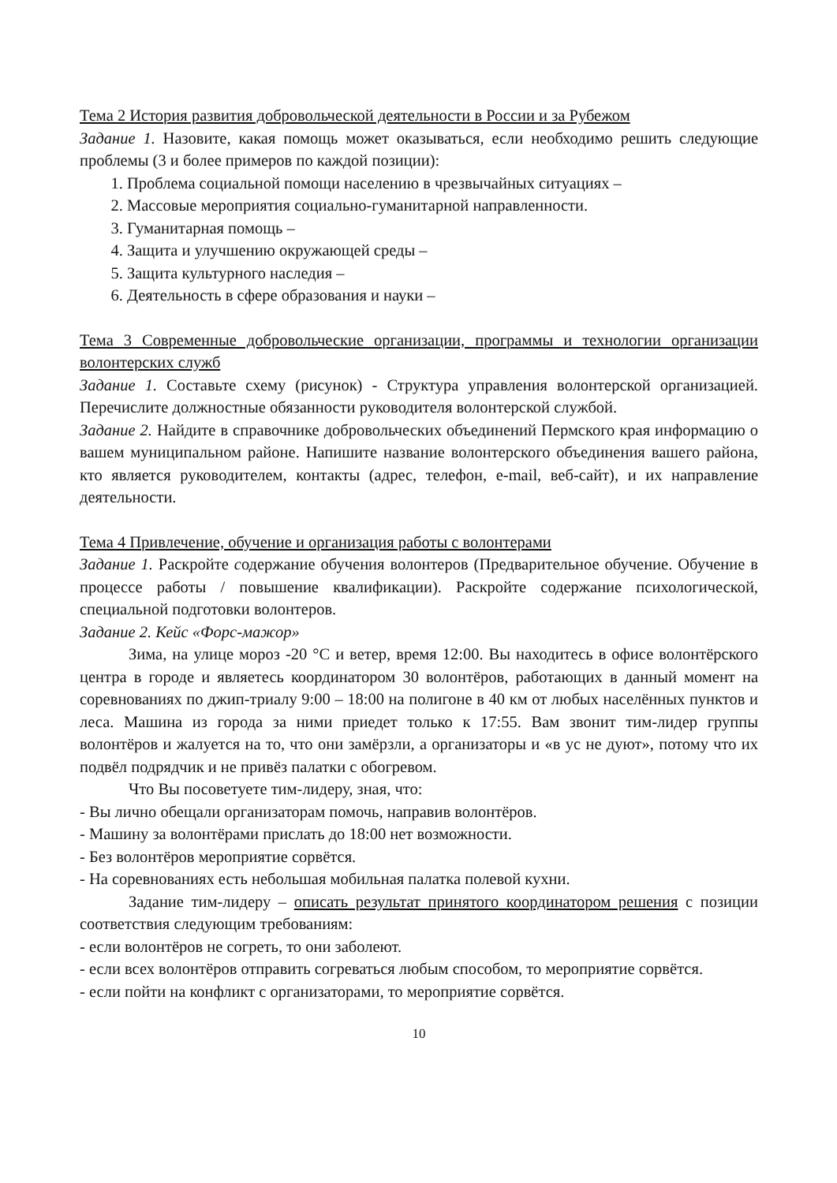Тема 2 История развития добровольческой деятельности в России и за Рубежом
Задание 1. Назовите, какая помощь может оказываться, если необходимо решить следующие проблемы (3 и более примеров по каждой позиции):
1. Проблема социальной помощи населению в чрезвычайных ситуациях –
2. Массовые мероприятия социально-гуманитарной направленности.
3. Гуманитарная помощь –
4. Защита и улучшению окружающей среды –
5. Защита культурного наследия –
6. Деятельность в сфере образования и науки –
Тема 3 Современные добровольческие организации, программы и технологии организации волонтерских служб
Задание 1. Составьте схему (рисунок) - Структура управления волонтерской организацией. Перечислите должностные обязанности руководителя волонтерской службой.
Задание 2. Найдите в справочнике добровольческих объединений Пермского края информацию о вашем муниципальном районе. Напишите название волонтерского объединения вашего района, кто является руководителем, контакты (адрес, телефон, e-mail, веб-сайт), и их направление деятельности.
Тема 4 Привлечение, обучение и организация работы с волонтерами
Задание 1. Раскройте содержание обучения волонтеров (Предварительное обучение. Обучение в процессе работы / повышение квалификации). Раскройте содержание психологической, специальной подготовки волонтеров.
Задание 2. Кейс «Форс-мажор»
Зима, на улице мороз -20 °С и ветер, время 12:00. Вы находитесь в офисе волонтёрского центра в городе и являетесь координатором 30 волонтёров, работающих в данный момент на соревнованиях по джип-триалу 9:00 – 18:00 на полигоне в 40 км от любых населённых пунктов и леса. Машина из города за ними приедет только к 17:55. Вам звонит тим-лидер группы волонтёров и жалуется на то, что они замёрзли, а организаторы и «в ус не дуют», потому что их подвёл подрядчик и не привёз палатки с обогревом.
Что Вы посоветуете тим-лидеру, зная, что:
- Вы лично обещали организаторам помочь, направив волонтёров.
- Машину за волонтёрами прислать до 18:00 нет возможности.
- Без волонтёров мероприятие сорвётся.
- На соревнованиях есть небольшая мобильная палатка полевой кухни.
Задание тим-лидеру – описать результат принятого координатором решения с позиции соответствия следующим требованиям:
- если волонтёров не согреть, то они заболеют.
- если всех волонтёров отправить согреваться любым способом, то мероприятие сорвётся.
- если пойти на конфликт с организаторами, то мероприятие сорвётся.
10